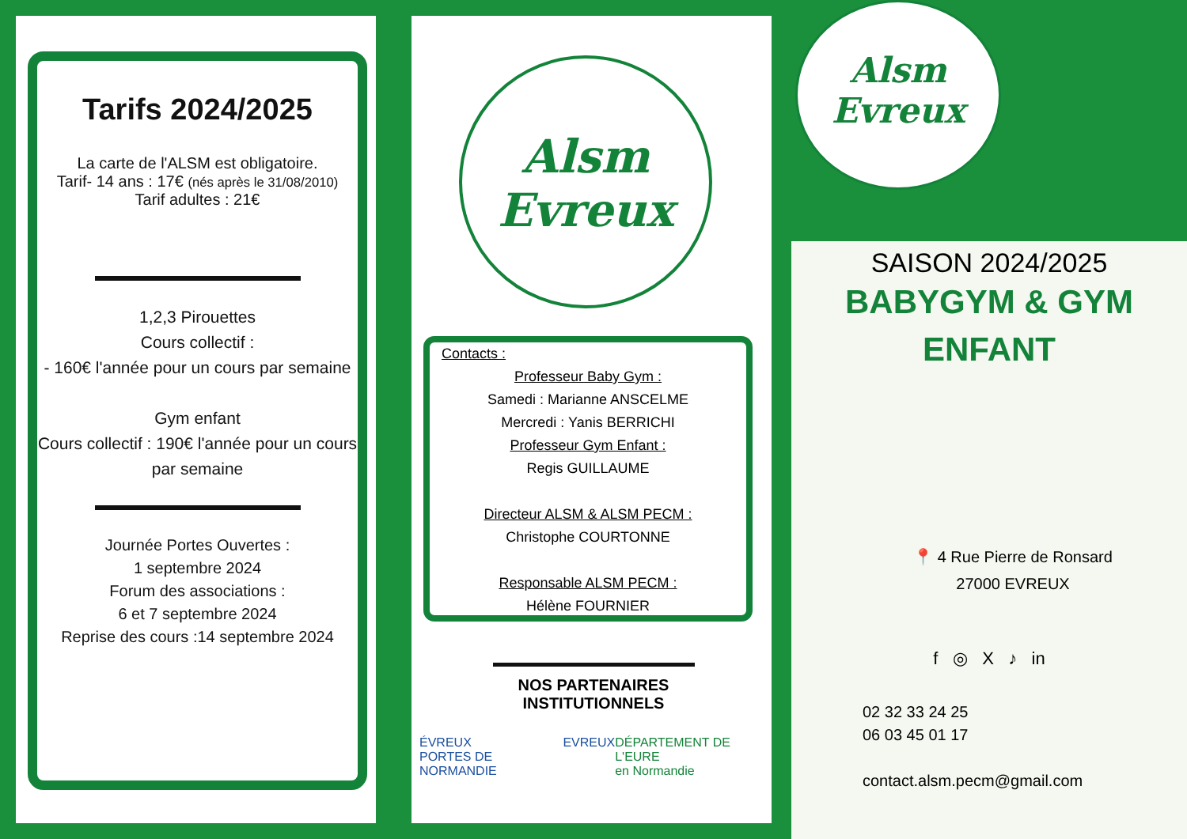Tarifs 2024/2025
La carte de l'ALSM est obligatoire.
Tarif- 14 ans : 17€ (nés après le 31/08/2010)
Tarif adultes : 21€
1,2,3 Pirouettes
Cours collectif :
- 160€ l'année pour un cours par semaine
Gym enfant
Cours collectif : 190€ l'année pour un cours par semaine
Journée Portes Ouvertes :
1 septembre 2024
Forum des associations :
6 et 7 septembre 2024
Reprise des cours :14 septembre 2024
Alsm
Evreux
Contacts :
Professeur Baby Gym :
Samedi : Marianne ANSCELME
Mercredi : Yanis BERRICHI
Professeur Gym Enfant :
Regis GUILLAUME
Directeur ALSM & ALSM PECM :
Christophe COURTONNE
Responsable ALSM PECM :
Hélène FOURNIER
NOS PARTENAIRES
INSTITUTIONNELS
ÉVREUX
PORTES DE NORMANDIE EVREUX DÉPARTEMENT DE L'EURE
en Normandie
Alsm
Evreux
SAISON 2024/2025
BABYGYM & GYM
ENFANT
📍 4 Rue Pierre de Ronsard
27000 EVREUX
f ◎ X ♪ in
02 32 33 24 25
06 03 45 01 17
contact.alsm.pecm@gmail.com